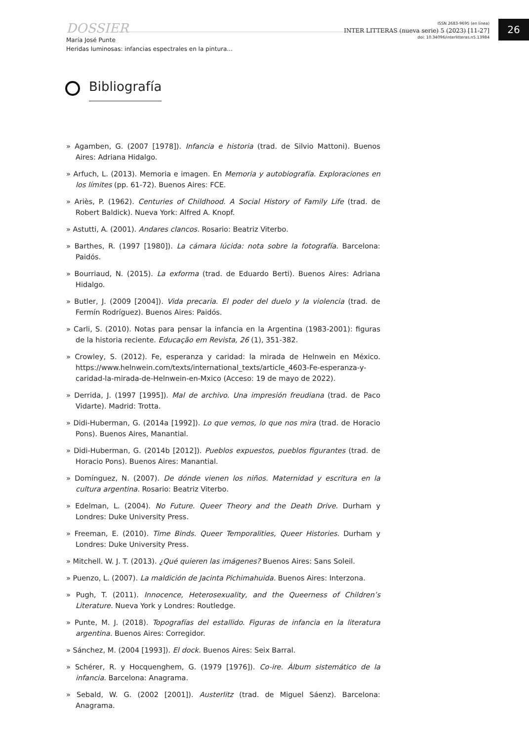DOSSIER
María José Punte
Heridas luminosas: infancias espectrales en la pintura...
ISSN 2683-9695 (en línea)
INTER LITTERAS (nueva serie) 5 (2023) [11-27]
doi: 10.34096/interlitteras.n5.13984
26
Bibliografía
» Agamben, G. (2007 [1978]). Infancia e historia (trad. de Silvio Mattoni). Buenos Aires: Adriana Hidalgo.
» Arfuch, L. (2013). Memoria e imagen. En Memoria y autobiografía. Exploraciones en los límites (pp. 61-72). Buenos Aires: FCE.
» Ariès, P. (1962). Centuries of Childhood. A Social History of Family Life (trad. de Robert Baldick). Nueva York: Alfred A. Knopf.
» Astutti, A. (2001). Andares clancos. Rosario: Beatriz Viterbo.
» Barthes, R. (1997 [1980]). La cámara lúcida: nota sobre la fotografía. Barcelona: Paidós.
» Bourriaud, N. (2015). La exforma (trad. de Eduardo Berti). Buenos Aires: Adriana Hidalgo.
» Butler, J. (2009 [2004]). Vida precaria. El poder del duelo y la violencia (trad. de Fermín Rodríguez). Buenos Aires: Paidós.
» Carli, S. (2010). Notas para pensar la infancia en la Argentina (1983-2001): figuras de la historia reciente. Educação em Revista, 26 (1), 351-382.
» Crowley, S. (2012). Fe, esperanza y caridad: la mirada de Helnwein en México. https://www.helnwein.com/texts/international_texts/article_4603-Fe-esperanza-y-caridad-la-mirada-de-Helnwein-en-Mxico (Acceso: 19 de mayo de 2022).
» Derrida, J. (1997 [1995]). Mal de archivo. Una impresión freudiana (trad. de Paco Vidarte). Madrid: Trotta.
» Didi-Huberman, G. (2014a [1992]). Lo que vemos, lo que nos mira (trad. de Horacio Pons). Buenos Aires, Manantial.
» Didi-Huberman, G. (2014b [2012]). Pueblos expuestos, pueblos figurantes (trad. de Horacio Pons). Buenos Aires: Manantial.
» Domínguez, N. (2007). De dónde vienen los niños. Maternidad y escritura en la cultura argentina. Rosario: Beatriz Viterbo.
» Edelman, L. (2004). No Future. Queer Theory and the Death Drive. Durham y Londres: Duke University Press.
» Freeman, E. (2010). Time Binds. Queer Temporalities, Queer Histories. Durham y Londres: Duke University Press.
» Mitchell. W. J. T. (2013). ¿Qué quieren las imágenes? Buenos Aires: Sans Soleil.
» Puenzo, L. (2007). La maldición de Jacinta Pichimahuida. Buenos Aires: Interzona.
» Pugh, T. (2011). Innocence, Heterosexuality, and the Queerness of Children’s Literature. Nueva York y Londres: Routledge.
» Punte, M. J. (2018). Topografías del estallido. Figuras de infancia en la literatura argentina. Buenos Aires: Corregidor.
» Sánchez, M. (2004 [1993]). El dock. Buenos Aires: Seix Barral.
» Schérer, R. y Hocquenghem, G. (1979 [1976]). Co-ire. Álbum sistemático de la infancia. Barcelona: Anagrama.
» Sebald, W. G. (2002 [2001]). Austerlitz (trad. de Miguel Sáenz). Barcelona: Anagrama.